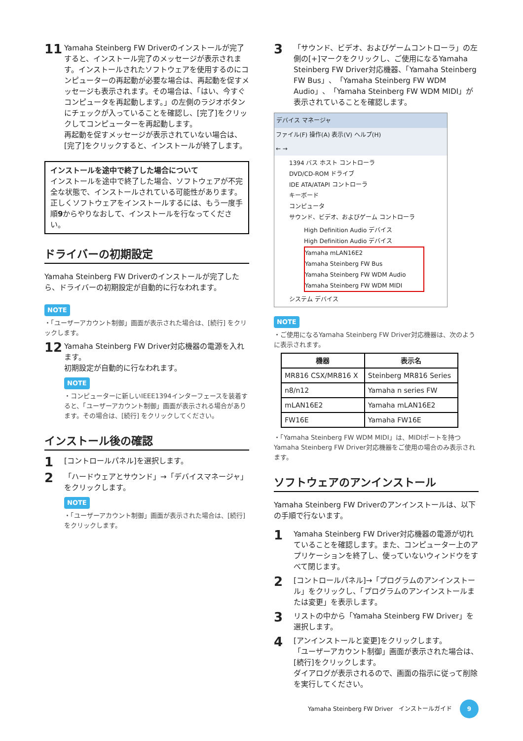11
Yamaha Steinberg FW Driverのインストールが完了すると、インストール完了のメッセージが表示されます。インストールされたソフトウェアを使用するのにコンピューターの再起動が必要な場合は、再起動を促すメッセージも表示されます。その場合は、「はい、今すぐコンピュータを再起動します。」の左側のラジオボタンにチェックが入っていることを確認し、[完了]をクリックしてコンピューターを再起動します。
再起動を促すメッセージが表示されていない場合は、[完了]をクリックすると、インストールが終了します。
インストールを途中で終了した場合について
インストールを途中で終了した場合、ソフトウェアが不完全な状態で、インストールされている可能性があります。正しくソフトウェアをインストールするには、もう一度手順9からやりなおして、インストールを行なってください。
ドライバーの初期設定
Yamaha Steinberg FW Driverのインストールが完了したら、ドライバーの初期設定が自動的に行なわれます。
NOTE
・「ユーザーアカウント制御」画面が表示された場合は、[続行] をクリックします。
12
Yamaha Steinberg FW Driver対応機器の電源を入れます。
初期設定が自動的に行なわれます。
NOTE
・コンピューターに新しいIEEE1394インターフェースを装着すると、「ユーザーアカウント制御」画面が表示される場合があります。その場合は、[続行] をクリックしてください。
インストール後の確認
1
[コントロールパネル]を選択します。
2
「ハードウェアとサウンド」→「デバイスマネージャ」をクリックします。
NOTE
・「ユーザーアカウント制御」画面が表示された場合は、[続行] をクリックします。
3
「サウンド、ビデオ、およびゲームコントローラ」の左側の[+]マークをクリックし、ご使用になるYamaha Steinberg FW Driver対応機器、「Yamaha Steinberg FW Bus」、「Yamaha Steinberg FW WDM Audio」、「Yamaha Steinberg FW WDM MIDI」が表示されていることを確認します。
デバイス マネージャ
ファイル(F) 操作(A) 表示(V) ヘルプ(H)
← →
1394 バス ホスト コントローラ
DVD/CD-ROM ドライブ
IDE ATA/ATAPI コントローラ
キーボード
コンピュータ
サウンド、ビデオ、およびゲーム コントローラ
High Definition Audio デバイス
High Definition Audio デバイス
Yamaha mLAN16E2
Yamaha Steinberg FW Bus
Yamaha Steinberg FW WDM Audio
Yamaha Steinberg FW WDM MIDI
システム デバイス
NOTE
・ご使用になるYamaha Steinberg FW Driver対応機器は、次のように表示されます。
| 機器 | 表示名 |
| --- | --- |
| MR816 CSX/MR816 X | Steinberg MR816 Series |
| n8/n12 | Yamaha n series FW |
| mLAN16E2 | Yamaha mLAN16E2 |
| FW16E | Yamaha FW16E |
・「Yamaha Steinberg FW WDM MIDI」は、MIDIポートを持つYamaha Steinberg FW Driver対応機器をご使用の場合のみ表示されます。
ソフトウェアのアンインストール
Yamaha Steinberg FW Driverのアンインストールは、以下の手順で行ないます。
1
Yamaha Steinberg FW Driver対応機器の電源が切れていることを確認します。また、コンピューター上のアプリケーションを終了し、使っていないウィンドウをすべて閉じます。
2
[コントロールパネル]→「プログラムのアンインストール」をクリックし、「プログラムのアンインストールまたは変更」を表示します。
3
リストの中から「Yamaha Steinberg FW Driver」を選択します。
4
[アンインストールと変更]をクリックします。
「ユーザーアカウント制御」画面が表示された場合は、[続行]をクリックします。
ダイアログが表示されるので、画面の指示に従って削除を実行してください。
Yamaha Steinberg FW Driver　インストールガイド 9